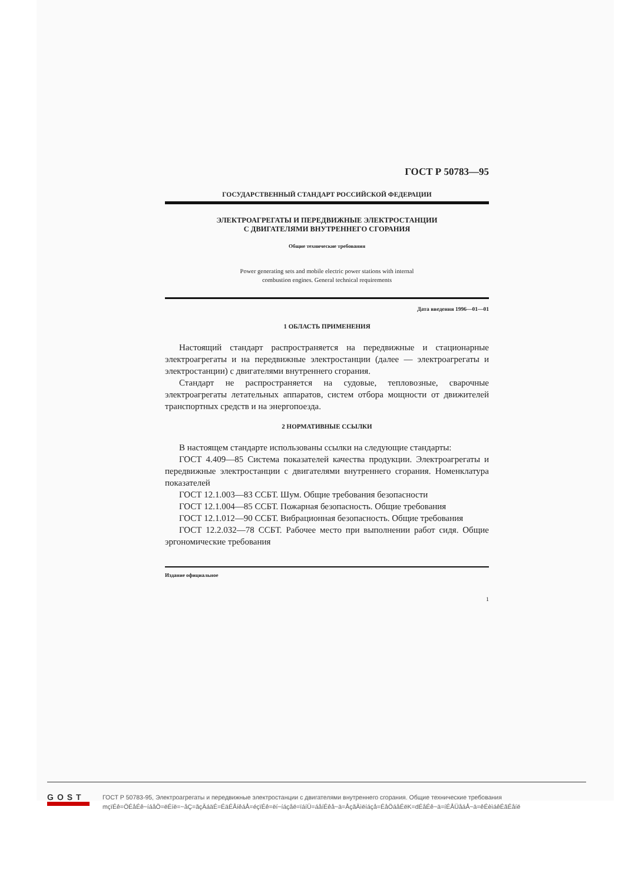ГОСТ Р 50783—95
ГОСУДАРСТВЕННЫЙ СТАНДАРТ РОССИЙСКОЙ ФЕДЕРАЦИИ
ЭЛЕКТРОАГРЕГАТЫ И ПЕРЕДВИЖНЫЕ ЭЛЕКТРОСТАНЦИИ
С ДВИГАТЕЛЯМИ ВНУТРЕННЕГО СГОРАНИЯ
Общие технические требования
Power generating sets and mobile electric power stations with internal
combustion engines. General technical requirements
Дата введения 1996—01—01
1 ОБЛАСТЬ ПРИМЕНЕНИЯ
Настоящий стандарт распространяется на передвижные и стационарные электроагрегаты и на передвижные электростанции (далее — электроагрегаты и электростанции) с двигателями внутреннего сгорания.
Стандарт не распространяется на судовые, тепловозные, сварочные электроагрегаты летательных аппаратов, систем отбора мощности от движителей транспортных средств и на энергопоезда.
2 НОРМАТИВНЫЕ ССЫЛКИ
В настоящем стандарте использованы ссылки на следующие стандарты:
ГОСТ 4.409—85 Система показателей качества продукции. Электроагрегаты и передвижные электростанции с двигателями внутреннего сгорания. Номенклатура показателей
ГОСТ 12.1.003—83 ССБТ. Шум. Общие требования безопасности
ГОСТ 12.1.004—85 ССБТ. Пожарная безопасность. Общие требования
ГОСТ 12.1.012—90 ССБТ. Вибрационная безопасность. Общие требования
ГОСТ 12.2.032—78 ССБТ. Рабочее место при выполнении работ сидя. Общие эргономические требования
Издание официальное
1
GOST
ГОСТ Р 50783-95, Электроагрегаты и передвижные электростанции с двигателями внутреннего сгорания. Общие технические требования
mçïÉê=ÖÉåÉê~íáåÖ=ëÉíë=~åÇ=ãçÄáäÉ=ÉäÉÅíêáÅ=éçïÉê=ëí~íáçåë=ïáíÜ=áåíÉêå~ä=ÅçãÄìëíáçå=ÉåÖáåÉëK=dÉåÉê~ä=íÉÅÜåáÅ~ä=êÉèìáêÉãÉåíë